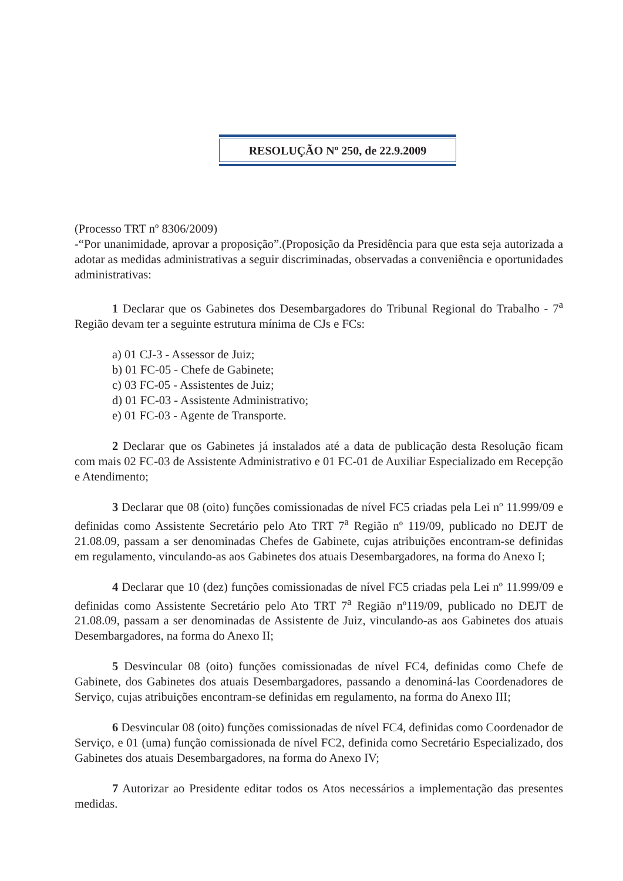RESOLUÇÃO Nº 250, de 22.9.2009
(Processo TRT nº 8306/2009)
-“Por unanimidade, aprovar a proposição”.(Proposição da Presidência para que esta seja autorizada a adotar as medidas administrativas a seguir discriminadas, observadas a conveniência e oportunidades administrativas:
1 Declarar que os Gabinetes dos Desembargadores do Tribunal Regional do Trabalho - 7<sup>a</sup> Região devam ter a seguinte estrutura mínima de CJs e FCs:
a) 01 CJ-3 - Assessor de Juiz;
b) 01 FC-05 - Chefe de Gabinete;
c) 03 FC-05 - Assistentes de Juiz;
d) 01 FC-03 - Assistente Administrativo;
e) 01 FC-03 - Agente de Transporte.
2 Declarar que os Gabinetes já instalados até a data de publicação desta Resolução ficam com mais 02 FC-03 de Assistente Administrativo e 01 FC-01 de Auxiliar Especializado em Recepção e Atendimento;
3 Declarar que 08 (oito) funções comissionadas de nível FC5 criadas pela Lei nº 11.999/09 e definidas como Assistente Secretário pelo Ato TRT 7<sup>a</sup> Região nº 119/09, publicado no DEJT de 21.08.09, passam a ser denominadas Chefes de Gabinete, cujas atribuições encontram-se definidas em regulamento, vinculando-as aos Gabinetes dos atuais Desembargadores, na forma do Anexo I;
4 Declarar que 10 (dez) funções comissionadas de nível FC5 criadas pela Lei nº 11.999/09 e definidas como Assistente Secretário pelo Ato TRT 7<sup>a</sup> Região nº119/09, publicado no DEJT de 21.08.09, passam a ser denominadas de Assistente de Juiz, vinculando-as aos Gabinetes dos atuais Desembargadores, na forma do Anexo II;
5 Desvincular 08 (oito) funções comissionadas de nível FC4, definidas como Chefe de Gabinete, dos Gabinetes dos atuais Desembargadores, passando a denominá-las Coordenadores de Serviço, cujas atribuições encontram-se definidas em regulamento, na forma do Anexo III;
6 Desvincular 08 (oito) funções comissionadas de nível FC4, definidas como Coordenador de Serviço, e 01 (uma) função comissionada de nível FC2, definida como Secretário Especializado, dos Gabinetes dos atuais Desembargadores, na forma do Anexo IV;
7 Autorizar ao Presidente editar todos os Atos necessários a implementação das presentes medidas.